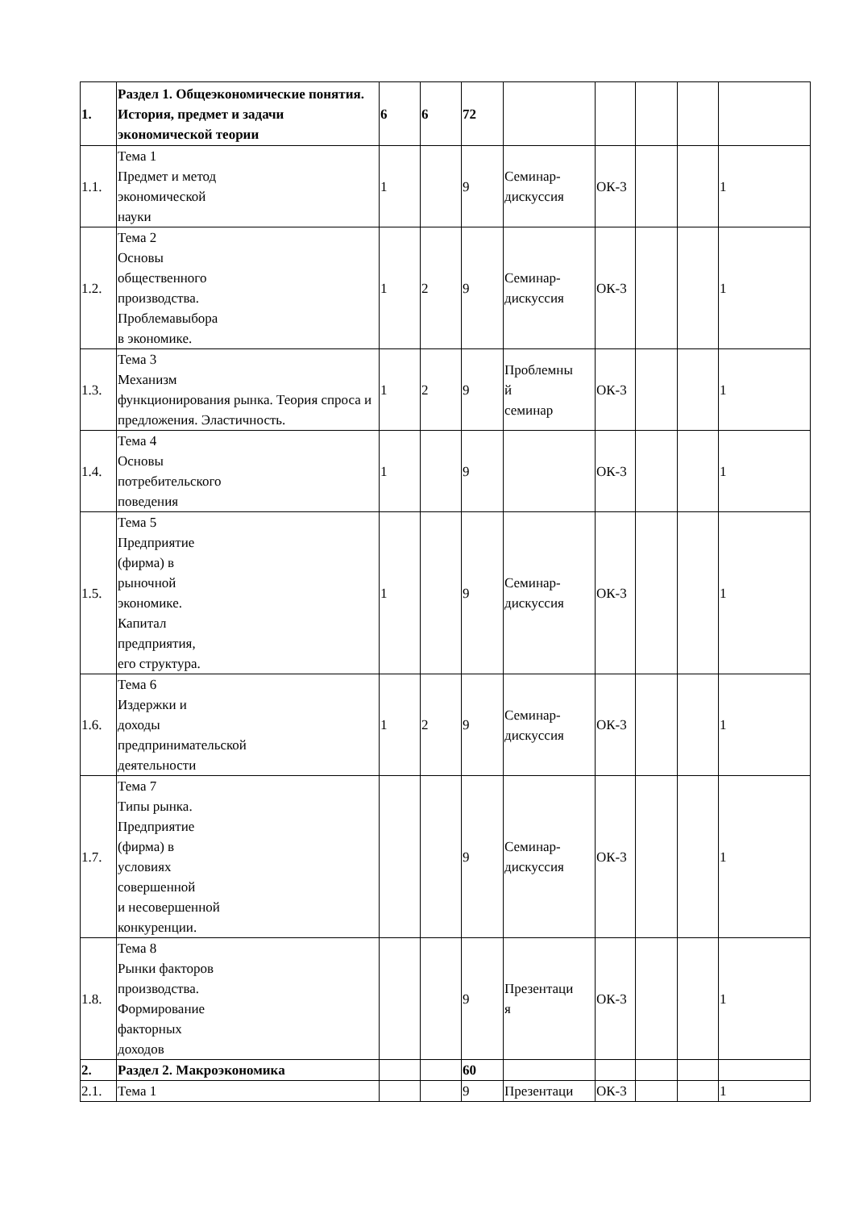| 1. | Раздел 1. Общеэкономические понятия. История, предмет и задачи экономической теории | 6 | 6 | 72 | | | | | |
| 1.1. | Тема 1 Предмет и метод экономической науки | 1 | | 9 | Семинар-дискуссия | ОК-3 | | | 1 |
| 1.2. | Тема 2 Основы общественного производства. Проблемавыбора в экономике. | 1 | 2 | 9 | Семинар-дискуссия | ОК-3 | | | 1 |
| 1.3. | Тема 3 Механизм функционирования рынка. Теория спроса и предложения. Эластичность. | 1 | 2 | 9 | Проблемны й семинар | ОК-3 | | | 1 |
| 1.4. | Тема 4 Основы потребительского поведения | 1 | | 9 | | ОК-3 | | | 1 |
| 1.5. | Тема 5 Предприятие (фирма) в рыночной экономике. Капитал предприятия, его структура. | 1 | | 9 | Семинар-дискуссия | ОК-3 | | | 1 |
| 1.6. | Тема 6 Издержки и доходы предпринимательской деятельности | 1 | 2 | 9 | Семинар-дискуссия | ОК-3 | | | 1 |
| 1.7. | Тема 7 Типы рынка. Предприятие (фирма) в условиях совершенной и несовершенной конкуренции. | | | 9 | Семинар-дискуссия | ОК-3 | | | 1 |
| 1.8. | Тема 8 Рынки факторов производства. Формирование факторных доходов | | | 9 | Презентаци я | ОК-3 | | | 1 |
| 2. | Раздел 2. Макроэкономика | | | 60 | | | | | |
| 2.1. | Тема 1 | | | 9 | Презентаци | ОК-3 | | | 1 |